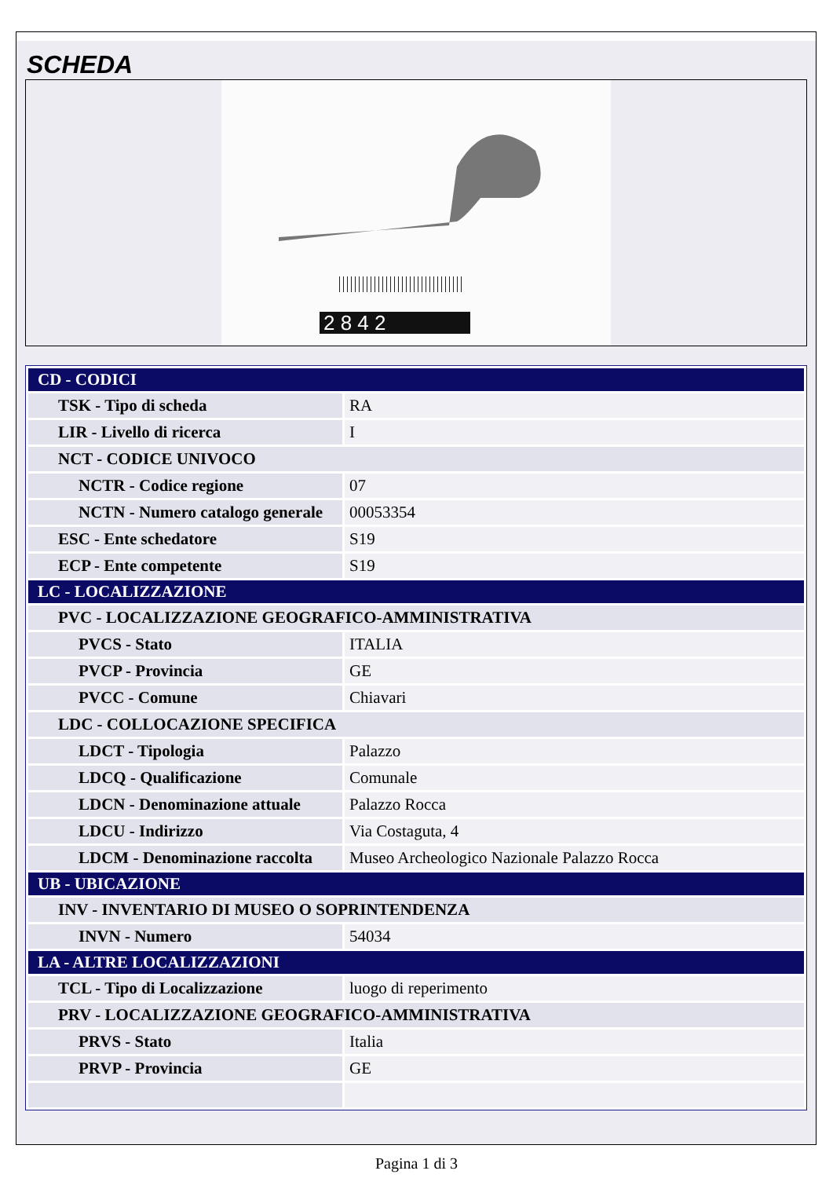SCHEDA
2 8 4 2
| CD - CODICI | |
| TSK - Tipo di scheda | RA |
| LIR - Livello di ricerca | I |
| NCT - CODICE UNIVOCO | |
| NCTR - Codice regione | 07 |
| NCTN - Numero catalogo generale | 00053354 |
| ESC - Ente schedatore | S19 |
| ECP - Ente competente | S19 |
| LC - LOCALIZZAZIONE | |
| PVC - LOCALIZZAZIONE GEOGRAFICO-AMMINISTRATIVA | |
| PVCS - Stato | ITALIA |
| PVCP - Provincia | GE |
| PVCC - Comune | Chiavari |
| LDC - COLLOCAZIONE SPECIFICA | |
| LDCT - Tipologia | Palazzo |
| LDCQ - Qualificazione | Comunale |
| LDCN - Denominazione attuale | Palazzo Rocca |
| LDCU - Indirizzo | Via Costaguta, 4 |
| LDCM - Denominazione raccolta | Museo Archeologico Nazionale Palazzo Rocca |
| UB - UBICAZIONE | |
| INV - INVENTARIO DI MUSEO O SOPRINTENDENZA | |
| INVN - Numero | 54034 |
| LA - ALTRE LOCALIZZAZIONI | |
| TCL - Tipo di Localizzazione | luogo di reperimento |
| PRV - LOCALIZZAZIONE GEOGRAFICO-AMMINISTRATIVA | |
| PRVS - Stato | Italia |
| PRVP - Provincia | GE |
Pagina 1 di 3